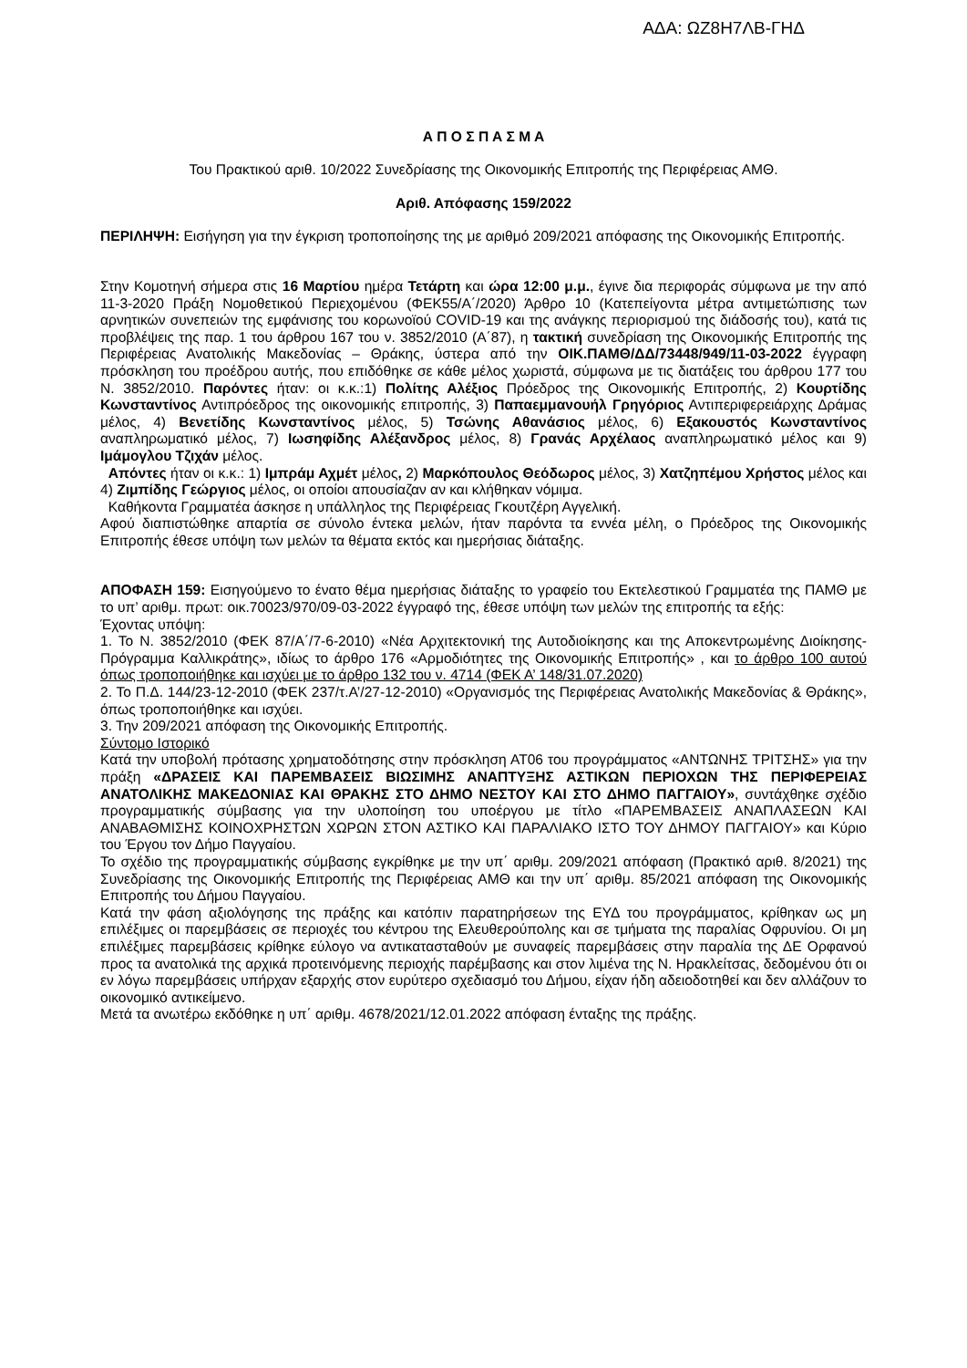ΑΔΑ: ΩΖ8Η7ΛΒ-ΓΗΔ
Α Π Ο Σ Π Α Σ Μ Α
Του Πρακτικού αριθ. 10/2022 Συνεδρίασης της Οικονομικής Επιτροπής της Περιφέρειας ΑΜΘ.
Αριθ. Απόφασης 159/2022
ΠΕΡΙΛΗΨΗ: Εισήγηση για την έγκριση τροποποίησης της με αριθμό 209/2021 απόφασης της Οικονομικής Επιτροπής.
Στην Κομοτηνή σήμερα στις 16 Μαρτίου ημέρα Τετάρτη και ώρα 12:00 μ.μ., έγινε δια περιφοράς σύμφωνα με την από 11-3-2020 Πράξη Νομοθετικού Περιεχομένου (ΦΕΚ55/Α΄/2020) Άρθρο 10 (Κατεπείγοντα μέτρα αντιμετώπισης των αρνητικών συνεπειών της εμφάνισης του κορωνοϊού COVID-19 και της ανάγκης περιορισμού της διάδοσής του), κατά τις προβλέψεις της παρ. 1 του άρθρου 167 του ν. 3852/2010 (Α΄87), η τακτική συνεδρίαση της Οικονομικής Επιτροπής της Περιφέρειας Ανατολικής Μακεδονίας – Θράκης, ύστερα από την ΟΙΚ.ΠΑΜΘ/ΔΔ/73448/949/11-03-2022 έγγραφη πρόσκληση του προέδρου αυτής, που επιδόθηκε σε κάθε μέλος χωριστά, σύμφωνα με τις διατάξεις του άρθρου 177 του Ν. 3852/2010. Παρόντες ήταν: οι κ.κ.:1) Πολίτης Αλέξιος Πρόεδρος της Οικονομικής Επιτροπής, 2) Κουρτίδης Κωνσταντίνος Αντιπρόεδρος της οικονομικής επιτροπής, 3) Παπαεμμανουήλ Γρηγόριος Αντιπεριφερειάρχης Δράμας μέλος, 4) Βενετίδης Κωνσταντίνος μέλος, 5) Τσώνης Αθανάσιος μέλος, 6) Εξακουστός Κωνσταντίνος αναπληρωματικό μέλος, 7) Ιωσηφίδης Αλέξανδρος μέλος, 8) Γρανάς Αρχέλαος αναπληρωματικό μέλος και 9) Ιμάμογλου Τζιχάν μέλος.
Απόντες ήταν οι κ.κ.: 1) Ιμπράμ Αχμέτ μέλος, 2) Μαρκόπουλος Θεόδωρος μέλος, 3) Χατζηπέμου Χρήστος μέλος και 4) Ζιμπίδης Γεώργιος μέλος, οι οποίοι απουσίαζαν αν και κλήθηκαν νόμιμα.
Καθήκοντα Γραμματέα άσκησε η υπάλληλος της Περιφέρειας Γκουτζέρη Αγγελική.
Αφού διαπιστώθηκε απαρτία σε σύνολο έντεκα μελών, ήταν παρόντα τα εννέα μέλη, ο Πρόεδρος της Οικονομικής Επιτροπής έθεσε υπόψη των μελών τα θέματα εκτός και ημερήσιας διάταξης.
ΑΠΟΦΑΣΗ 159: Εισηγούμενο το ένατο θέμα ημερήσιας διάταξης το γραφείο του Εκτελεστικού Γραμματέα της ΠΑΜΘ με το υπ’ αριθμ. πρωτ: οικ.70023/970/09-03-2022 έγγραφό της, έθεσε υπόψη των μελών της επιτροπής τα εξής:
Έχοντας υπόψη:
1. Το Ν. 3852/2010 (ΦΕΚ 87/Α΄/7-6-2010) «Νέα Αρχιτεκτονική της Αυτοδιοίκησης και της Αποκεντρωμένης Διοίκησης-Πρόγραμμα Καλλικράτης», ιδίως το άρθρο 176 «Αρμοδιότητες της Οικονομικής Επιτροπής» , και το άρθρο 100 αυτού όπως τροποποιήθηκε και ισχύει με το άρθρο 132 του ν. 4714 (ΦΕΚ Α’ 148/31.07.2020)
2. Το Π.Δ. 144/23-12-2010 (ΦΕΚ 237/τ.Α’/27-12-2010) «Οργανισμός της Περιφέρειας Ανατολικής Μακεδονίας & Θράκης», όπως τροποποιήθηκε και ισχύει.
3. Την 209/2021 απόφαση της Οικονομικής Επιτροπής.
Σύντομο Ιστορικό
Κατά την υποβολή πρότασης χρηματοδότησης στην πρόσκληση ΑΤ06 του προγράμματος «ΑΝΤΩΝΗΣ ΤΡΙΤΣΗΣ» για την πράξη «ΔΡΑΣΕΙΣ ΚΑΙ ΠΑΡΕΜΒΑΣΕΙΣ ΒΙΩΣΙΜΗΣ ΑΝΑΠΤΥΞΗΣ ΑΣΤΙΚΩΝ ΠΕΡΙΟΧΩΝ ΤΗΣ ΠΕΡΙΦΕΡΕΙΑΣ ΑΝΑΤΟΛΙΚΗΣ ΜΑΚΕΔΟΝΙΑΣ ΚΑΙ ΘΡΑΚΗΣ ΣΤΟ ΔΗΜΟ ΝΕΣΤΟΥ ΚΑΙ ΣΤΟ ΔΗΜΟ ΠΑΓΓΑΙΟΥ», συντάχθηκε σχέδιο προγραμματικής σύμβασης για την υλοποίηση του υποέργου με τίτλο «ΠΑΡΕΜΒΑΣΕΙΣ ΑΝΑΠΛΑΣΕΩΝ ΚΑΙ ΑΝΑΒΑΘΜΙΣΗΣ ΚΟΙΝΟΧΡΗΣΤΩΝ ΧΩΡΩΝ ΣΤΟΝ ΑΣΤΙΚΟ ΚΑΙ ΠΑΡΑΛΙΑΚΟ ΙΣΤΟ ΤΟΥ ΔΗΜΟΥ ΠΑΓΓΑΙΟΥ» και Κύριο του Έργου τον Δήμο Παγγαίου.
Το σχέδιο της προγραμματικής σύμβασης εγκρίθηκε με την υπ΄ αριθμ. 209/2021 απόφαση (Πρακτικό αριθ. 8/2021) της Συνεδρίασης της Οικονομικής Επιτροπής της Περιφέρειας ΑΜΘ και την υπ΄ αριθμ. 85/2021 απόφαση της Οικονομικής Επιτροπής του Δήμου Παγγαίου.
Κατά την φάση αξιολόγησης της πράξης και κατόπιν παρατηρήσεων της ΕΥΔ του προγράμματος, κρίθηκαν ως μη επιλέξιμες οι παρεμβάσεις σε περιοχές του κέντρου της Ελευθερούπολης και σε τμήματα της παραλίας Οφρυνίου. Οι μη επιλέξιμες παρεμβάσεις κρίθηκε εύλογο να αντικατασταθούν με συναφείς παρεμβάσεις στην παραλία της ΔΕ Ορφανού προς τα ανατολικά της αρχικά προτεινόμενης περιοχής παρέμβασης και στον λιμένα της Ν. Ηρακλείτσας, δεδομένου ότι οι εν λόγω παρεμβάσεις υπήρχαν εξαρχής στον ευρύτερο σχεδιασμό του Δήμου, είχαν ήδη αδειοδοτηθεί και δεν αλλάζουν το οικονομικό αντικείμενο.
Μετά τα ανωτέρω εκδόθηκε η υπ΄ αριθμ. 4678/2021/12.01.2022 απόφαση ένταξης της πράξης.